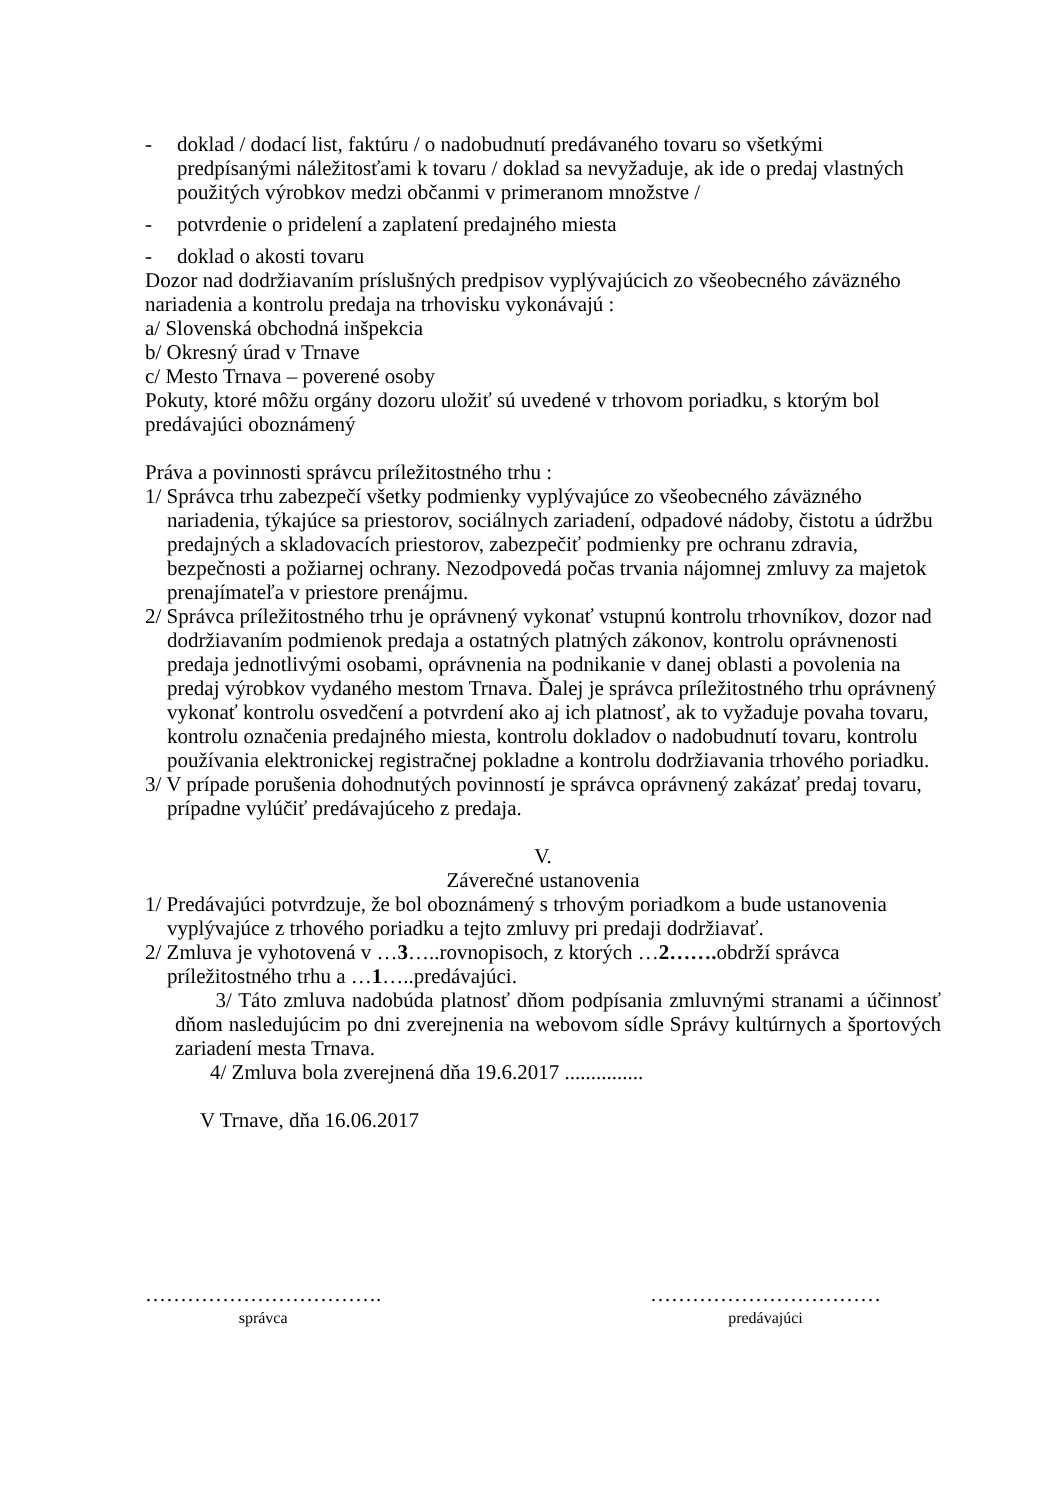- doklad / dodací list, faktúru / o nadobudnutí predávaného tovaru so všetkými predpísanými náležitosťami k tovaru / doklad sa nevyžaduje, ak ide o predaj vlastných použitých výrobkov medzi občanmi v primeranom množstve /
- potvrdenie o pridelení a zaplatení predajného miesta
- doklad o akosti tovaru
Dozor nad dodržiavaním príslušných predpisov vyplývajúcich zo všeobecného záväzného nariadenia a kontrolu predaja na trhovisku vykonávajú :
a/ Slovenská obchodná inšpekcia
b/ Okresný úrad v Trnave
c/ Mesto Trnava – poverené osoby
Pokuty, ktoré môžu orgány dozoru uložiť sú uvedené v trhovom poriadku, s ktorým bol predávajúci oboznámený
Práva a povinnosti správcu príležitostného trhu :
1/ Správca trhu zabezpečí všetky podmienky vyplývajúce zo všeobecného záväzného nariadenia, týkajúce sa priestorov, sociálnych zariadení, odpadové nádoby, čistotu a údržbu predajných a skladovacích priestorov, zabezpečiť podmienky pre ochranu zdravia, bezpečnosti a požiarnej ochrany. Nezodpovedá počas trvania nájomnej zmluvy za majetok prenajímateľa v priestore prenájmu.
2/ Správca príležitostného trhu je oprávnený vykonať vstupnú kontrolu trhovníkov, dozor nad dodržiavaním podmienok predaja a ostatných platných zákonov, kontrolu oprávnenosti predaja jednotlivými osobami, oprávnenia na podnikanie v danej oblasti a povolenia na predaj výrobkov vydaného mestom Trnava. Ďalej je správca príležitostného trhu oprávnený vykonať kontrolu osvedčení a potvrdení ako aj ich platnosť, ak to vyžaduje povaha tovaru, kontrolu označenia predajného miesta, kontrolu dokladov o nadobudnutí tovaru, kontrolu používania elektronickej registračnej pokladne a kontrolu dodržiavania trhového poriadku.
3/ V prípade porušenia dohodnutých povinností je správca oprávnený zakázať predaj tovaru, prípadne vylúčiť predávajúceho z predaja.
V.
Záverečné ustanovenia
1/ Predávajúci potvrdzuje, že bol oboznámený s trhovým poriadkom a bude ustanovenia vyplývajúce z trhového poriadku a tejto zmluvy pri predaji dodržiavať.
2/ Zmluva je vyhotovená v …3…..rovnopisoch, z ktorých …2……. obdrží správca príležitostného trhu a …1…..predávajúci.
3/ Táto zmluva nadobúda platnosť dňom podpísania zmluvnými stranami a účinnosť dňom nasledujúcim po dni zverejnenia na webovom sídle Správy kultúrnych a športových zariadení mesta Trnava.
4/ Zmluva bola zverejnená dňa 19.6.2017 ...............
V Trnave, dňa 16.06.2017
…………………………….
správca
……………………………
predávajúci